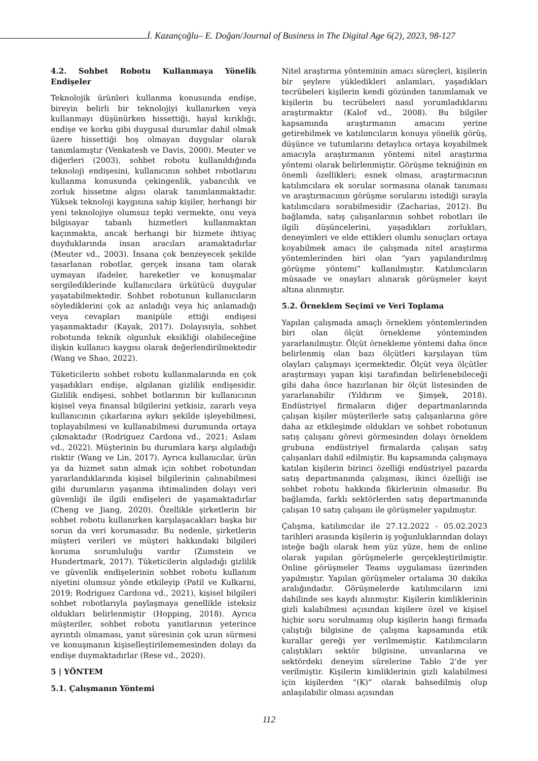İ. Kazançoğlu– E. Doğan/Journal of Business in The Digital Age 6(2), 2023, 98-127
4.2. Sohbet Robotu Kullanmaya Yönelik Endişeler
Teknolojik ürünleri kullanma konusunda endişe, bireyin belirli bir teknolojiyi kullanırken veya kullanmayı düşünürken hissettiği, hayal kırıklığı, endişe ve korku gibi duygusal durumlar dahil olmak üzere hissettiği hoş olmayan duygular olarak tanımlamıştır (Venkatesh ve Davis, 2000). Meuter ve diğerleri (2003), sohbet robotu kullanıldığında teknoloji endişesini, kullanıcının sohbet robotlarını kullanma konusunda çekingenlik, yabancılık ve zorluk hissetme algısı olarak tanımlanmaktadır. Yüksek teknoloji kaygısına sahip kişiler, herhangi bir yeni teknolojiye olumsuz tepki vermekte, onu veya bilgisayar tabanlı hizmetleri kullanmaktan kaçınmakta, ancak herhangi bir hizmete ihtiyaç duyduklarında insan aracıları aramaktadırlar (Meuter vd., 2003). İnsana çok benzeyecek şekilde tasarlanan robotlar, gerçek insana tam olarak uymayan ifadeler, hareketler ve konuşmalar sergilediklerinde kullanıcılara ürkütücü duygular yaşatabilmektedir. Sohbet robotunun kullanıcıların söylediklerini çok az anladığı veya hiç anlamadığı veya cevapları manipüle ettiği endişesi yaşanmaktadır (Kayak, 2017). Dolayısıyla, sohbet robotunda teknik olgunluk eksikliği olabileceğine ilişkin kullanıcı kaygısı olarak değerlendirilmektedir (Wang ve Shao, 2022).
Tüketicilerin sohbet robotu kullanmalarında en çok yaşadıkları endişe, algılanan gizlilik endişesidir. Gizlilik endişesi, sohbet botlarının bir kullanıcının kişisel veya finansal bilgilerini yetkisiz, zararlı veya kullanıcının çıkarlarına aykırı şekilde işleyebilmesi, toplayabilmesi ve kullanabilmesi durumunda ortaya çıkmaktadır (Rodriguez Cardona vd., 2021; Aslam vd., 2022). Müşterinin bu durumlara karşı algıladığı risktir (Wang ve Lin, 2017). Ayrıca kullanıcılar, ürün ya da hizmet satın almak için sohbet robotundan yararlandıklarında kişisel bilgilerinin çalınabilmesi gibi durumların yaşanma ihtimalinden dolayı veri güvenliği ile ilgili endişeleri de yaşamaktadırlar (Cheng ve Jiang, 2020). Özellikle şirketlerin bir sohbet robotu kullanırken karşılaşacakları başka bir sorun da veri korumasıdır. Bu nedenle, şirketlerin müşteri verileri ve müşteri hakkındaki bilgileri koruma sorumluluğu vardır (Zumstein ve Hundertmark, 2017). Tüketicilerin algıladığı gizlilik ve güvenlik endişelerinin sohbet robotu kullanım niyetini olumsuz yönde etkileyip (Patil ve Kulkarni, 2019; Rodriguez Cardona vd., 2021), kişisel bilgileri sohbet robotlarıyla paylaşmaya genellikle isteksiz oldukları belirlenmiştir (Hopping, 2018). Ayrıca müşteriler, sohbet robotu yanıtlarının yeterince ayrıntılı olmaması, yanıt süresinin çok uzun sürmesi ve konuşmanın kişiselleştirilememesinden dolayı da endişe duymaktadırlar (Rese vd., 2020).
5 | YÖNTEM
5.1. Çalışmanın Yöntemi
Nitel araştırma yönteminin amacı süreçleri, kişilerin bir şeylere yükledikleri anlamları, yaşadıkları tecrübeleri kişilerin kendi gözünden tanımlamak ve kişilerin bu tecrübeleri nasıl yorumladıklarını araştırmaktır (Kalof vd., 2008). Bu bilgiler kapsamında araştırmanın amacını yerine getirebilmek ve katılımcıların konuya yönelik görüş, düşünce ve tutumlarını detaylıca ortaya koyabilmek amacıyla araştırmanın yöntemi nitel araştırma yöntemi olarak belirlenmiştir. Görüşme tekniğinin en önemli özellikleri; esnek olması, araştırmacının katılımcılara ek sorular sormasına olanak tanıması ve araştırmacının görüşme sorularını istediği sırayla katılımcılara sorabilmesidir (Zacharias, 2012). Bu bağlamda, satış çalışanlarının sohbet robotları ile ilgili düşüncelerini, yaşadıkları zorlukları, deneyimleri ve elde ettikleri olumlu sonuçları ortaya koyabilmek amacı ile çalışmada nitel araştırma yöntemlerinden biri olan “yarı yapılandırılmış görüşme yöntemi” kullanılmıştır. Katılımcıların müsaade ve onayları alınarak görüşmeler kayıt altına alınmıştır.
5.2. Örneklem Seçimi ve Veri Toplama
Yapılan çalışmada amaçlı örneklem yöntemlerinden biri olan ölçüt örnekleme yönteminden yararlanılmıştır. Ölçüt örnekleme yöntemi daha önce belirlenmiş olan bazı ölçütleri karşılayan tüm olayları çalışmayı içermektedir. Ölçüt veya ölçütler araştırmayı yapan kişi tarafından belirlenebileceği gibi daha önce hazırlanan bir ölçüt listesinden de yararlanabilir (Yıldırım ve Şimşek, 2018). Endüstriyel firmaların diğer departmanlarında çalışan kişiler müşterilerle satış çalışanlarına göre daha az etkileşimde oldukları ve sohbet robotunun satış çalışanı görevi görmesinden dolayı örneklem grubuna endüstriyel firmalarda çalışan satış çalışanları dahil edilmiştir. Bu kapsamında çalışmaya katılan kişilerin birinci özelliği endüstriyel pazarda satış departmanında çalışması, ikinci özelliği ise sohbet robotu hakkında fikirlerinin olmasıdır. Bu bağlamda, farklı sektörlerden satış departmanında çalışan 10 satış çalışanı ile görüşmeler yapılmıştır.
Çalışma, katılımcılar ile 27.12.2022 - 05.02.2023 tarihleri arasında kişilerin iş yoğunluklarından dolayı isteğe bağlı olarak hem yüz yüze, hem de online olarak yapılan görüşmelerle gerçekleştirilmiştir. Online görüşmeler Teams uygulaması üzerinden yapılmıştır. Yapılan görüşmeler ortalama 30 dakika aralığındadır. Görüşmelerde katılımcıların izni dahilinde ses kaydı alınmıştır. Kişilerin kimliklerinin gizli kalabilmesi açısından kişilere özel ve kişisel hiçbir soru sorulmamış olup kişilerin hangi firmada çalıştığı bilgisine de çalışma kapsamında etik kurallar gereği yer verilmemiştir. Katılımcıların çalıştıkları sektör bilgisine, unvanlarına ve sektördeki deneyim sürelerine Tablo 2’de yer verilmiştir. Kişilerin kimliklerinin gizli kalabilmesi için kişilerden “(K)” olarak bahsedilmiş olup anlaşılabilir olması açısından
112